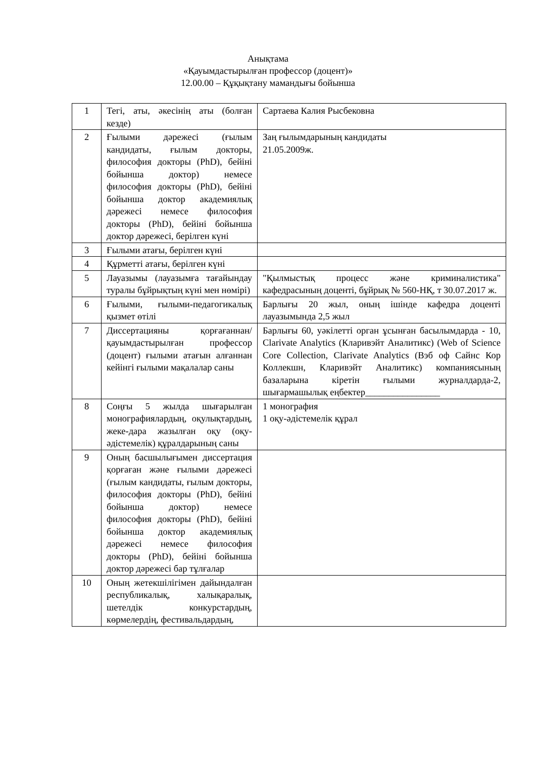Анықтама
«Қауымдастырылған профессор (доцент)»
12.00.00 – Құқықтану мамандығы бойынша
| 1 | Тегі, аты, әкесінің аты (болған кезде) | Сартаева Калия Рысбековна |
| 2 | Ғылыми дәрежесі (ғылым кандидаты, ғылым докторы, философия докторы (PhD), бейіні бойынша доктор) немесе философия докторы (PhD), бейіні бойынша доктор академиялық дәрежесі немесе философия докторы (PhD), бейіні бойынша доктор дәрежесі, берілген күні | Заң ғылымдарының кандидаты 21.05.2009ж. |
| 3 | Ғылыми атағы, берілген күні | |
| 4 | Құрметті атағы, берілген күні | |
| 5 | Лауазымы (лауазымға тағайындау туралы бұйрықтың күні мен нөмірі) | "Қылмыстық процесс және криминалистика" кафедрасының доценті, бұйрық № 560-НҚ, т 30.07.2017 ж. |
| 6 | Ғылыми, ғылыми-педагогикалық қызмет өтілі | Барлығы 20 жыл, оның ішінде кафедра доценті лауазымында 2,5 жыл |
| 7 | Диссертацияны қорғағаннан/қауымдастырылған профессор (доцент) ғылыми атағын алғаннан кейінгі ғылыми мақалалар саны | Барлығы 60, уәкілетті орган ұсынған басылымдарда - 10, Clarivate Analytics (Кларивэйт Аналитикс) (Web of Science Core Collection, Clarivate Analytics (Вэб оф Сайнс Кор Коллекшн, Кларивэйт Аналитикс) компаниясының базаларына кіретін ғылыми журналдарда-2, шығармашылық еңбектер________________ |
| 8 | Соңғы 5 жылда шығарылған монографиялардың, оқулықтардың, жеке-дара жазылған оқу (оқу-әдістемелік) құралдарының саны | 1 монография 1 оқу-әдістемелік құрал |
| 9 | Оның басшылығымен диссертация қорғаған және ғылыми дәрежесі (ғылым кандидаты, ғылым докторы, философия докторы (PhD), бейіні бойынша доктор) немесе философия докторы (PhD), бейіні бойынша доктор академиялық дәрежесі немесе философия докторы (PhD), бейіні бойынша доктор дәрежесі бар тұлғалар | |
| 10 | Оның жетекшілігімен дайындалған республикалық, халықаралық, шетелдік конкурстардың, көрмелердің, фестивальдардың, | |